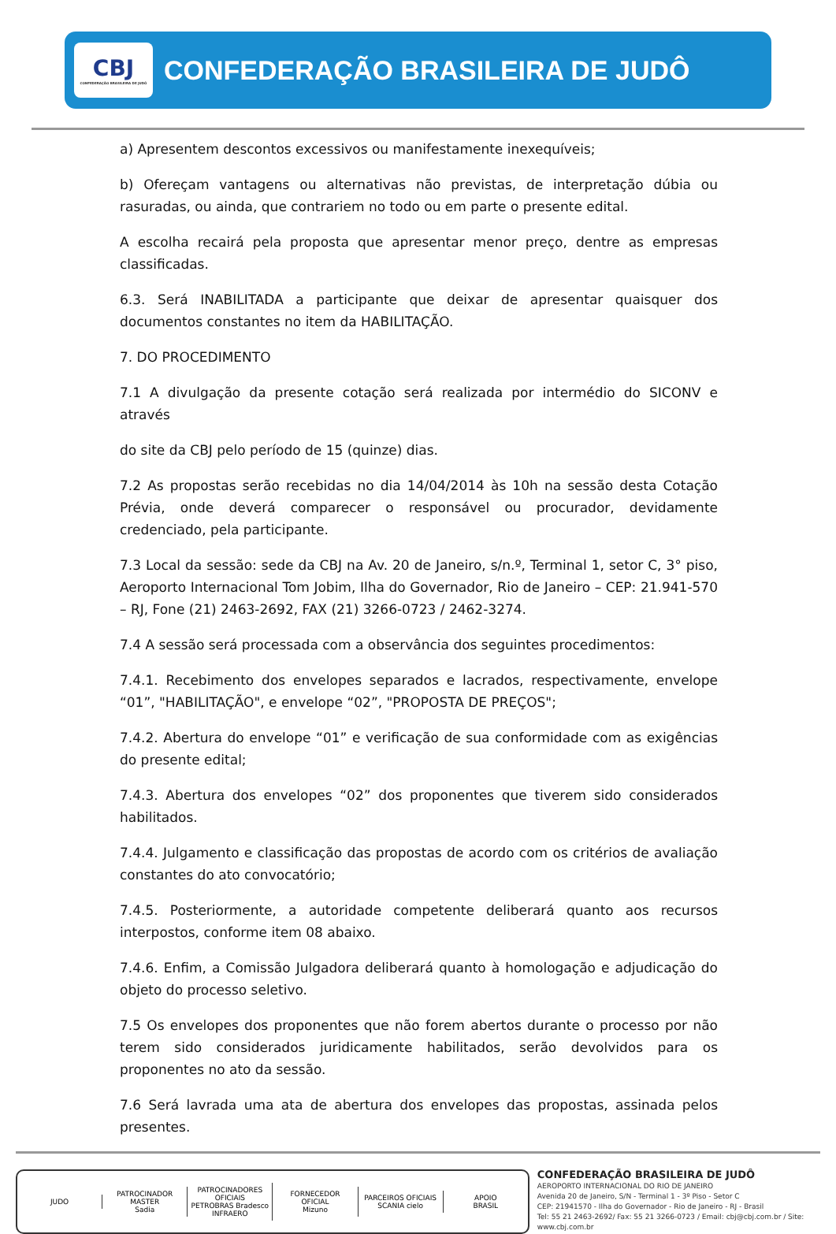CBJ
CONFEDERAÇÃO BRASILEIRA DE JUDÔ
CONFEDERAÇÃO BRASILEIRA DE JUDÔ
a) Apresentem descontos excessivos ou manifestamente inexequíveis;
b) Ofereçam vantagens ou alternativas não previstas, de interpretação dúbia ou rasuradas, ou ainda, que contrariem no todo ou em parte o presente edital.
A escolha recairá pela proposta que apresentar menor preço, dentre as empresas classificadas.
6.3. Será INABILITADA a participante que deixar de apresentar quaisquer dos documentos constantes no item da HABILITAÇÃO.
7. DO PROCEDIMENTO
7.1 A divulgação da presente cotação será realizada por intermédio do SICONV e através
do site da CBJ pelo período de 15 (quinze) dias.
7.2 As propostas serão recebidas no dia 14/04/2014 às 10h na sessão desta Cotação Prévia, onde deverá comparecer o responsável ou procurador, devidamente credenciado, pela participante.
7.3 Local da sessão: sede da CBJ na Av. 20 de Janeiro, s/n.º, Terminal 1, setor C, 3° piso, Aeroporto Internacional Tom Jobim, Ilha do Governador, Rio de Janeiro – CEP: 21.941-570 – RJ, Fone (21) 2463-2692, FAX (21) 3266-0723 / 2462-3274.
7.4 A sessão será processada com a observância dos seguintes procedimentos:
7.4.1. Recebimento dos envelopes separados e lacrados, respectivamente, envelope “01”, "HABILITAÇÃO", e envelope “02”, "PROPOSTA DE PREÇOS";
7.4.2. Abertura do envelope “01” e verificação de sua conformidade com as exigências do presente edital;
7.4.3. Abertura dos envelopes “02” dos proponentes que tiverem sido considerados habilitados.
7.4.4. Julgamento e classificação das propostas de acordo com os critérios de avaliação constantes do ato convocatório;
7.4.5. Posteriormente, a autoridade competente deliberará quanto aos recursos interpostos, conforme item 08 abaixo.
7.4.6. Enfim, a Comissão Julgadora deliberará quanto à homologação e adjudicação do objeto do processo seletivo.
7.5 Os envelopes dos proponentes que não forem abertos durante o processo por não terem sido considerados juridicamente habilitados, serão devolvidos para os proponentes no ato da sessão.
7.6 Será lavrada uma ata de abertura dos envelopes das propostas, assinada pelos presentes.
JUDO
PATROCINADOR MASTER
Sadia
PATROCINADORES OFICIAIS
PETROBRAS Bradesco INFRAERO
FORNECEDOR OFICIAL
Mizuno
PARCEIROS OFICIAIS
SCANIA cielo
APOIO
BRASIL
CONFEDERAÇÃO BRASILEIRA DE JUDÔ
AEROPORTO INTERNACIONAL DO RIO DE JANEIRO
Avenida 20 de Janeiro, S/N - Terminal 1 - 3º Piso - Setor C
CEP: 21941570 - Ilha do Governador - Rio de Janeiro - RJ - Brasil
Tel: 55 21 2463-2692/ Fax: 55 21 3266-0723 / Email: cbj@cbj.com.br / Site: www.cbj.com.br